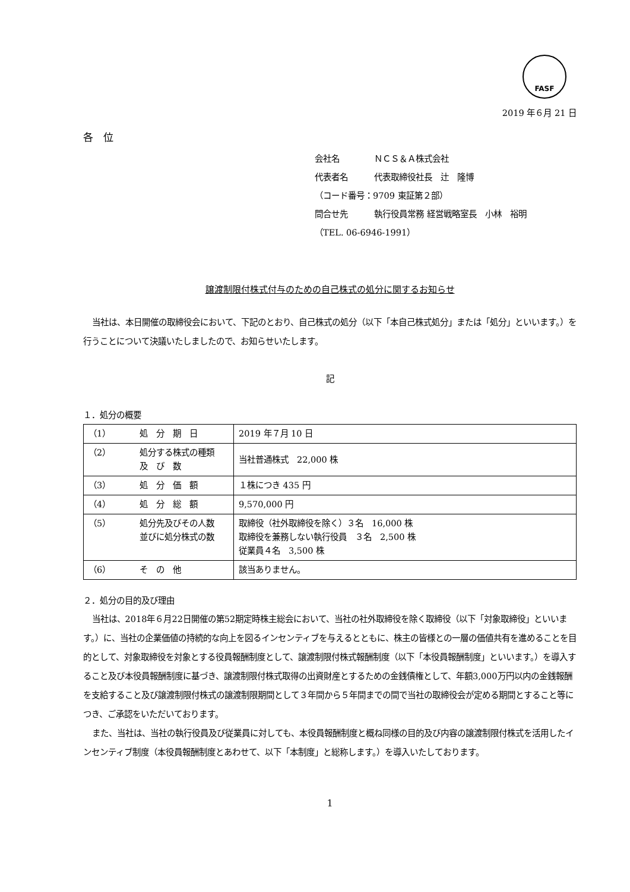FASF
2019 年６月 21 日
各　位
会社名 ＮＣＳ＆Ａ株式会社
代表者名 代表取締役社長　辻　隆博
（コード番号：9709 東証第２部）
問合せ先 執行役員常務 経営戦略室長　小林　裕明
（TEL. 06-6946-1991）
譲渡制限付株式付与のための自己株式の処分に関するお知らせ
当社は、本日開催の取締役会において、下記のとおり、自己株式の処分（以下「本自己株式処分」または「処分」といいます。）を行うことについて決議いたしましたので、お知らせいたします。
記
１．処分の概要
| （1） | 処 分 期 日 | 2019 年７月 10 日 |
| （2） | 処分する株式の種類 及 び 数 | 当社普通株式 22,000 株 |
| （3） | 処 分 価 額 | １株につき 435 円 |
| （4） | 処 分 総 額 | 9,570,000 円 |
| （5） | 処分先及びその人数 並びに処分株式の数 | 取締役（社外取締役を除く）３名 16,000 株 取締役を兼務しない執行役員 ３名 2,500 株 従業員４名 3,500 株 |
| （6） | そ の 他 | 該当ありません。 |
２．処分の目的及び理由
当社は、2018年６月22日開催の第52期定時株主総会において、当社の社外取締役を除く取締役（以下「対象取締役」といいます。）に、当社の企業価値の持続的な向上を図るインセンティブを与えるとともに、株主の皆様との一層の価値共有を進めることを目的として、対象取締役を対象とする役員報酬制度として、譲渡制限付株式報酬制度（以下「本役員報酬制度」といいます。）を導入すること及び本役員報酬制度に基づき、譲渡制限付株式取得の出資財産とするための金銭債権として、年額3,000万円以内の金銭報酬を支給すること及び譲渡制限付株式の譲渡制限期間として３年間から５年間までの間で当社の取締役会が定める期間とすること等につき、ご承認をいただいております。
また、当社は、当社の執行役員及び従業員に対しても、本役員報酬制度と概ね同様の目的及び内容の譲渡制限付株式を活用したインセンティブ制度（本役員報酬制度とあわせて、以下「本制度」と総称します。）を導入いたしております。
1